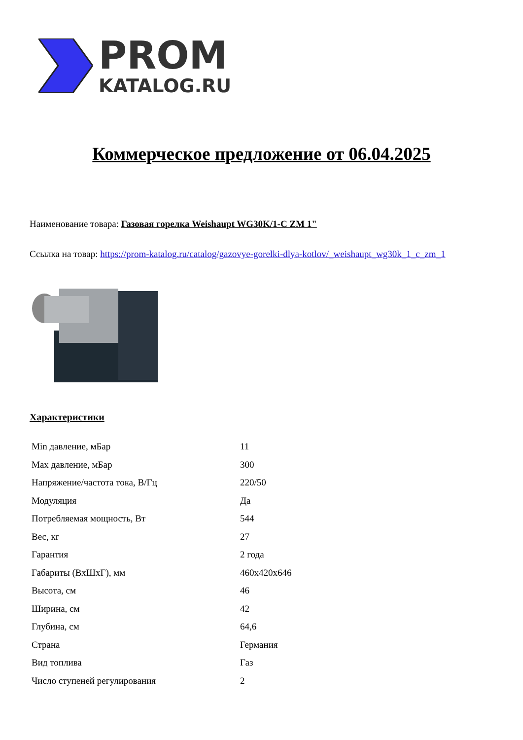PROM
KATALOG.RU
Коммерческое предложение от 06.04.2025
Наименование товара: Газовая горелка Weishaupt WG30K/1-C ZM 1"
Ссылка на товар: https://prom-katalog.ru/catalog/gazovye-gorelki-dlya-kotlov/_weishaupt_wg30k_1_c_zm_1
Характеристики
| Min давление, мБар | 11 |
| Max давление, мБар | 300 |
| Напряжение/частота тока, В/Гц | 220/50 |
| Модуляция | Да |
| Потребляемая мощность, Вт | 544 |
| Вес, кг | 27 |
| Гарантия | 2 года |
| Габариты (ВхШхГ), мм | 460x420x646 |
| Высота, см | 46 |
| Ширина, см | 42 |
| Глубина, см | 64,6 |
| Страна | Германия |
| Вид топлива | Газ |
| Число ступеней регулирования | 2 |